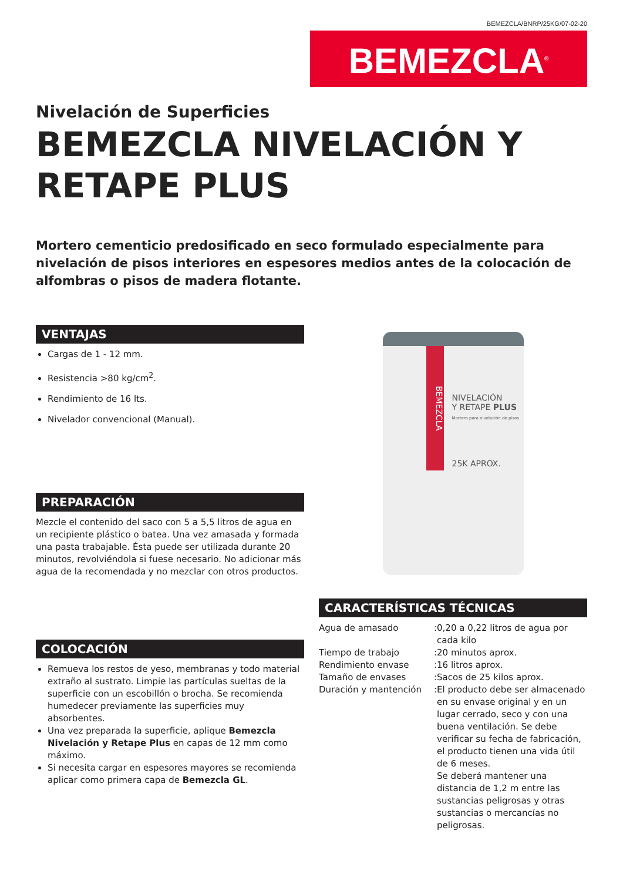BEMEZCLA/BNRP/25KG/07-02-20
BEMEZCLA<sup>®</sup>
Nivelación de Superficies
BEMEZCLA NIVELACIÓN Y RETAPE PLUS
Mortero cementicio predosificado en seco formulado especialmente para nivelación de pisos interiores en espesores medios antes de la colocación de alfombras o pisos de madera flotante.
VENTAJAS
Cargas de 1 - 12 mm.
Resistencia >80 kg/cm<sup>2</sup>.
Rendimiento de 16 lts.
Nivelador convencional (Manual).
PREPARACIÓN
Mezcle el contenido del saco con 5 a 5,5 litros de agua en un recipiente plástico o batea. Una vez amasada y formada una pasta trabajable. Ésta puede ser utilizada durante 20 minutos, revolviéndola si fuese necesario. No adicionar más agua de la recomendada y no mezclar con otros productos.
COLOCACIÓN
Remueva los restos de yeso, membranas y todo material extraño al sustrato. Limpie las partículas sueltas de la superficie con un escobillón o brocha. Se recomienda humedecer previamente las superficies muy absorbentes.
Una vez preparada la superficie, aplique Bemezcla Nivelación y Retape Plus en capas de 12 mm como máximo.
Si necesita cargar en espesores mayores se recomienda aplicar como primera capa de Bemezcla GL.
BEMEZCLA
NIVELACIÓN
Y RETAPE PLUS
Mortero para nivelación de pisos
25K APROX.
CARACTERÍSTICAS TÉCNICAS
| Agua de amasado | : | 0,20 a 0,22 litros de agua por cada kilo |
| Tiempo de trabajo | : | 20 minutos aprox. |
| Rendimiento envase | : | 16 litros aprox. |
| Tamaño de envases | : | Sacos de 25 kilos aprox. |
| Duración y mantención | : | El producto debe ser almacenado en su envase original y en un lugar cerrado, seco y con una buena ventilación. Se debe verificar su fecha de fabricación, el producto tienen una vida útil de 6 meses. Se deberá mantener una distancia de 1,2 m entre las sustancias peligrosas y otras sustancias o mercancías no peligrosas. |